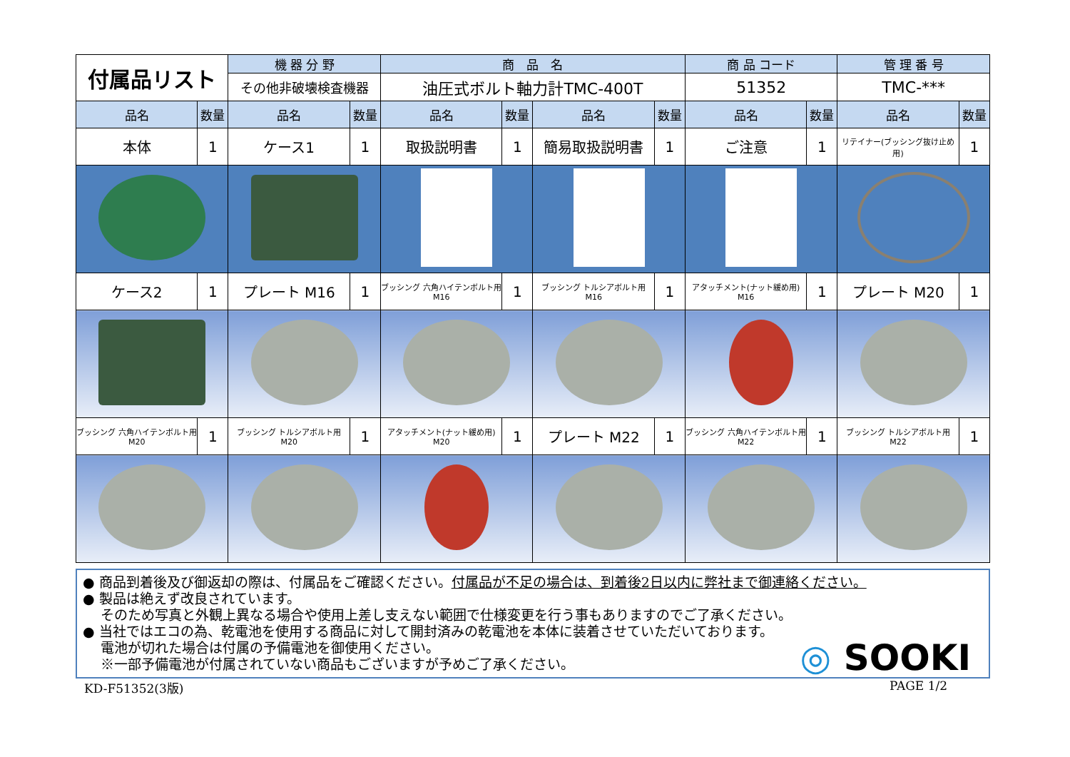| 付属品リスト | | 機 器 分 野 | | 商 品 名 | | | | 商 品 コード | | 管 理 番 号 | |
| | | その他非破壊検査機器 | | 油圧式ボルト軸力計TMC-400T | | | | 51352 | | TMC-*** | |
| 品名 | 数量 | 品名 | 数量 | 品名 | 数量 | 品名 | 数量 | 品名 | 数量 | 品名 | 数量 |
| 本体 | 1 | ケース1 | 1 | 取扱説明書 | 1 | 簡易取扱説明書 | 1 | ご注意 | 1 | リテイナー(ブッシング抜け止め用) | 1 |
| ケース2 | 1 | プレート M16 | 1 | ブッシング 六角ハイテンボルト用 M16 | 1 | ブッシング トルシアボルト用 M16 | 1 | アタッチメント(ナット緩め用) M16 | 1 | プレート M20 | 1 |
| ブッシング 六角ハイテンボルト用 M20 | 1 | ブッシング トルシアボルト用 M20 | 1 | アタッチメント(ナット緩め用) M20 | 1 | プレート M22 | 1 | ブッシング 六角ハイテンボルト用 M22 | 1 | ブッシング トルシアボルト用 M22 | 1 |
● 商品到着後及び御返却の際は、付属品をご確認ください。付属品が不足の場合は、到着後2日以内に弊社まで御連絡ください。
● 製品は絶えず改良されています。
　 そのため写真と外観上異なる場合や使用上差し支えない範囲で仕様変更を行う事もありますのでご了承ください。
● 当社ではエコの為、乾電池を使用する商品に対して開封済みの乾電池を本体に装着させていただいております。
　 電池が切れた場合は付属の予備電池を御使用ください。
　 ※一部予備電池が付属されていない商品もございますが予めご了承ください。
◎ SOOKI
KD-F51352(3版) PAGE 1/2